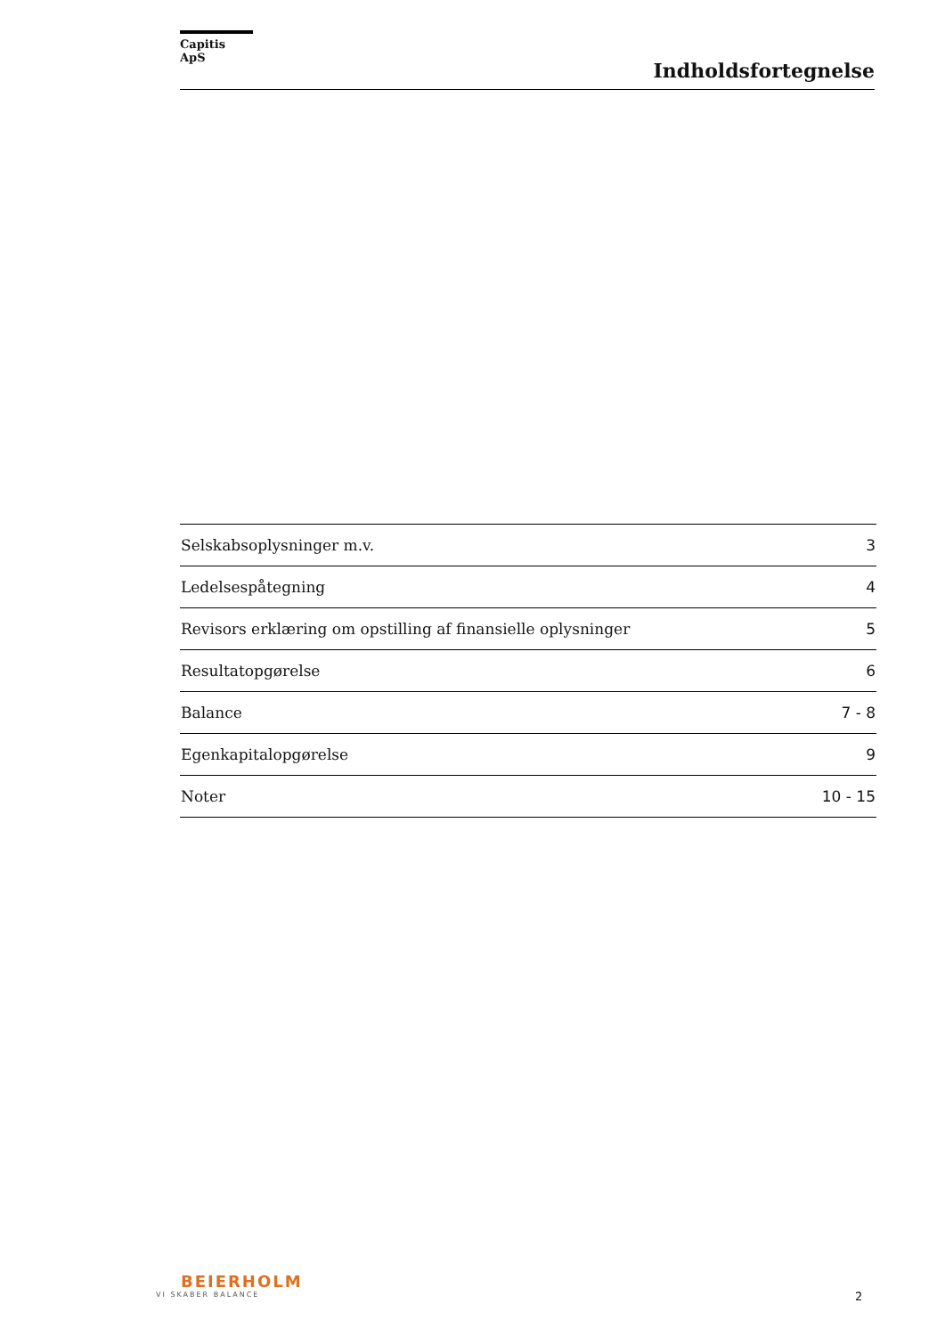Capitis ApS
Indholdsfortegnelse
| Selskabsoplysninger m.v. | 3 |
| Ledelsespåtegning | 4 |
| Revisors erklæring om opstilling af finansielle oplysninger | 5 |
| Resultatopgørelse | 6 |
| Balance | 7 - 8 |
| Egenkapitalopgørelse | 9 |
| Noter | 10 - 15 |
BEIERHOLM
VI SKABER BALANCE
2